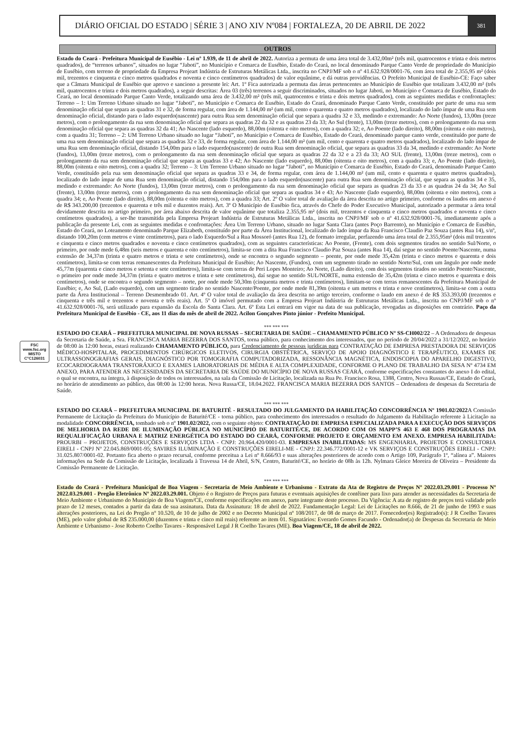FSC
www.fsc.org
MISTO
C°C126031
DIÁRIO OFICIAL DO ESTADO | SÉRIE 3 | ANO XIV Nº084 | FORTALEZA, 20 DE ABRIL DE 2022 381
OUTROS
Estado do Ceará - Prefeitura Municipal de Eusébio - Lei nº 1.939, de 11 de abril de 2022. Autoriza a permuta de uma área total de 3.432,00m² (três mil, quatrocentos e trinta e dois metros quadrados), de “terrenos urbanos”, situados no lugar “Jaboti”, no Município e Comarca de Eusébio, Estado do Ceará, no local denominado Parque Canto Verde de propriedade do Município de Eusébio, com terreno de propriedade da Empresa Projeart Indústria de Estruturas Metálicas Ltda., inscrita no CNPJ/MF sob o nº 41.632.928/0001-76, com área total de 2.355,95 m² (dois mil, trezentos e cinquenta e cinco metros quadrados e noventa e cinco centímetros quadrados) de valor equânime, e dá outras providências. O Prefeito Municipal de Eusébio-CE: Faço saber que a Câmara Municipal de Eusébio que aprovo e sanciono a presente lei: Art. 1º Fica autorizada a permuta das áreas pertencentes ao Município de Eusébio que totalizam 3.432,00 m² (três mil, quatrocentos e trinta e dois metros quadrados), a seguir descritas: Área 03 (três) terrenos a seguir discriminados, situados no lugar Jaboti, no Município e Comarca de Eusébio, Estado do Ceará, no local denominado Parque Canto Verde, totalizando uma área de 3.432,00 m² (três mil, quatrocentos e trinta e dois metros quadrados), com as seguintes medidas e confrontações: Terreno – 1: Um Terreno Urbano situado no lugar “Jaboti”, no Município e Comarca de Eusébio, Estado do Ceará, denominado Parque Canto Verde, constituído por parte de uma rua sem denominação oficial que separa as quadras 31 e 32, de forma regular, com área de 1.144,00 m² (um mil, cento e quarenta e quatro metros quadrados), localizado do lado ímpar de uma Rua sem denominação oficial, distando para o lado esquerdo(nascente) para outra Rua sem denominação oficial que separa a quadra 32 e 33, medindo e extremando: Ao Norte (fundos), 13,00m (treze metros), com o prolongamento da rua sem denominação oficial que separa as quadras 22 da 32 e as quadras 23 da 33; Ao Sul (frente), 13,00m (treze metros), com o prolongamento da rua sem denominação oficial que separa as quadras 32 da 41; Ao Nascente (lado esquerdo), 88,00m (oitenta e oito metros), com a quadra 32; e, Ao Poente (lado direito), 88,00m (oitenta e oito metros), com a quadra 31; Terreno – 2: UM Terreno Urbano situado no lugar “Jaboti”, no Município e Comarca de Eusébio, Estado do Ceará, denominado parque canto verde, constituído por parte de uma rua sem denominação oficial que separa as quadras 32 e 33, de forma regular, com área de 1.144,00 m² (um mil, cento e quarenta e quatro metros quadrados), localizado do lado ímpar de uma Rua sem denominação oficial, distando 154,00m para o lado esquerdo(nascente) de outra Rua sem denominação oficial, que separa as quadras 33 da 34, medindo e extremando: Ao Norte (fundos), 13,00m (treze metros), com o prolongamento da rua sem denominação oficial que separa as quadras 22 da 32 e a 23 da 33; AO SUL (frente), 13,00m (treze metros), com o prolongamento da rua sem denominação oficial que separa as quadras 33 e 42; Ao Nascente (lado esquerdo), 88,00m (oitenta e oito metros), com a quadra 33; e, Ao Poente (lado direito), 88,00m (oitenta e oito metros), com a quadra 32; Terreno – 3: Um Terreno Urbano situado no lugar “Jaboti”, no Município e Comarca de Eusébio, Estado do Ceará, denominado Parque Canto Verde, constituído pela rua sem denominação oficial que separa as quadras 33 e 34, de forma regular, com área de 1.144,00 m² (um mil, cento e quarenta e quatro metros quadrados), localizado do lado ímpar de uma Rua sem denominação oficial, distando 154,00m para o lado esquerdo(nascente) para outra Rua sem denominação oficial, que separa as quadras 34 e 35, medindo e extremando: Ao Norte (fundos), 13,00m (treze metros), com o prolongamento da rua sem denominação oficial que separa as quadras 23 da 33 e as quadras 24 da 34; Ao Sul (frente), 13,00m (treze metros), com o prolongamento da rua sem denominação oficial que separa as quadras 34 e 43; Ao Nascente (lado esquerdo), 88,00m (oitenta e oito metros), com a quadra 34; e, Ao Poente (lado direito), 88,00m (oitenta e oito metros), com a quadra 33; Art. 2º O valor total de avaliação da área descrita no artigo primeiro, conforme os laudos em anexo é de R$ 343.200,00 (trezentos e quarenta e três mil e duzentos reais). Art. 3º O Município de Eusébio fica, através do Chefe do Poder Executivo Municipal, autorizado a permutar a área total devidamente descrita no artigo primeiro, por área abaixo descrita de valor equânime que totaliza 2.355,95 m² (dois mil, trezentos e cinquenta e cinco metros quadrados e noventa e cinco centímetros quadrados), a ser-lhe transmitida pela Empresa Projeart Indústria de Estruturas Metálicas Ltda., inscrita no CNPJ/MF sob o nº 41.632.928/0001-76, imediatamente após a publicação da presente Lei, com as seguintes medidas e confrontações: Área Um Terreno Urbano, situado no lugar Santa Clara (antes Poço Barrento), no Município e Comarca de Eusébio, Estado do Ceará, no Loteamento denominado Parque Elizabeth, constituído por parte da Área Institucional, localizado do lado ímpar da Rua Francisco Claudio Paz Souza (antes Rua 14), s/nº, distando 100,20m (cem metros e vinte centímetros), para o lado Esquerdo/Sul a Rua Mossoró (antes Rua 12), de formato irregular, perfazendo uma área total de 2.355,95m² (dois mil trezentos e cinquenta e cinco metros quadrados e noventa e cinco centímetros quadrados), com as seguintes características: Ao Poente, (Frente), com dois segmentos tirados no sentido Sul/Norte, o primeiro, por onde mede 6,48m (seis metros e quarenta e oito centímetros), limita-se com a dita Rua Francisco Claudio Paz Souza (antes Rua 14), daí segue no sentido Poente/Nascente, numa extensão de 34,37m (trinta e quatro metros e trinta e sete centímetros), onde se encontra o segundo segmento – poente, por onde mede 35,42m (trinta e cinco metros e quarenta e dois centímetros), limita-se com terras remanescentes da Prefeitura Municipal de Eusébio; Ao Nascente, (Fundos), com um segmento tirado no sentido Norte/Sul, com um ângulo por onde mede 45,77m (quarenta e cinco metros e setenta e sete centímetros), limita-se com terras de Peri Lopes Monteiro; Ao Norte, (Lado direito), com dois segmentos tirados no sentido Poente/Nascente, o primeiro por onde mede 34,37m (trinta e quatro metros e trinta e sete centímetros), daí segue no sentido SUL/NORTE, numa extensão de 35,42m (trinta e cinco metros e quarenta e dois centímetros), onde se encontra o segundo segmento – norte, por onde mede 50,30m (cinquenta metros e trinta centímetros), limitam-se com terras remanescentes da Prefeitura Municipal de Eusébio; e, Ao Sul, (Lado esquerdo), com um segmento tirado no sentido Nascente/Poente, por onde mede 81,39m (oitenta e um metros e trinta e nove centímetros), limita-se com a outra parte da Área Institucional – Terreno Desmembrado 01. Art. 4º O valor total de avaliação da área descrita no artigo terceiro, conforme o laudo em anexo é de R$ 353.393,00 (trezentos e cinquenta e três mil e trezentos e noventa e três reais). Art. 5º O imóvel permutado com a Empresa Projeart Indústria de Estruturas Metálicas Ltda., inscrita no CNPJ/MF sob o nº 41.632.928/0001-76, será utilizado para expansão da Escola do Santa Clara. Art. 6º Esta Lei entrará em vigor na data de sua publicação, revogadas as disposições em contrário. Paço da Prefeitura Municipal de Eusébio - CE, aos 11 dias do mês de abril de 2022. Acilon Gonçalves Pinto júnior - Prefeito Municipal.
*** *** ***
ESTADO DO CEARÁ – PREFEITURA MUNICIPAL DE NOVA RUSSAS – SECRETARIA DE SAÚDE – CHAMAMENTO PÚBLICO Nº SS-CH002/22 – A Ordenadora de despesas da Secretaria de Saúde, a Sra. FRANCISCA MARIA BEZERRA DOS SANTOS, torna público, para conhecimento dos interessados, que no período de 20/04/2022 a 31/12/2022, no horário de 08:00 às 12:00 horas, estará realizando CHAMAMENTO PÚBLICO, para Credenciamento de pessoas jurídicas para CONTRATAÇÃO DE EMPRESA PRESTADORA DE SERVIÇOS MÉDICO-HOSPITALAR, PROCEDIMENTOS CIRÚRGICOS ELETIVOS, CIRURGIA OBSTÉTRICA, SERVIÇO DE APOIO DIAGNÓSTICO E TERAPÊUTICO, EXAMES DE ULTRASSONOGRAFIAS GERAIS, DIAGNÓSTICO POR TOMOGRAFIA COMPUTADORIZADA, RESSONÂNCIA MAGNÉTICA, ENDOSCOPIA DO APARELHO DIGESTIVO, ECOCARDIOGRAMA TRANSTORÁXICO E EXAMES LABORATORIAIS DE MÉDIA E ALTA COMPLEXIDADE, CONFORME O PLANO DE TRABALHO DA SESA Nº 4734 EM ANEXO, PARA ATENDER AS NECESSIDADES DA SECRETARIA DE SAÚDE DO MUNICÍPIO DE NOVA RUSSAS CEARÁ, conforme especificações constantes do anexo I do edital, o qual se encontra, na íntegra, à disposição de todos os interessados, na sala da Comissão de Licitação, localizada na Rua Pe. Francisco Rosa, 1388, Centro, Nova Russas/CE, Estado do Ceará, no horário de atendimento ao público, das 08:00 às 12:00 horas. Nova Russa/CE, 18.04.2022. FRANCISCA MARIA BEZERRA DOS SANTOS – Ordenadora de despesas da Secretaria de Saúde.
*** *** ***
ESTADO DO CEARÁ – PREFEITURA MUNICIPAL DE BATURITÉ - RESULTADO DO JULGAMENTO DA HABILITAÇÃO CONCORRÊNCIA Nº 1901.02/2022 A Comissão Permanente de Licitação da Prefeitura do Município de Baturité/CE - torna público, para conhecimento dos interessados o resultado do Julgamento da Habilitação referente à Licitação na modalidade CONCORRÊNCIA, tombado sob o nº 1901.02/2022, com o seguinte objeto: CONTRATAÇÃO DE EMPRESA ESPECIALIZADA PARA A EXECUÇÃO DOS SERVIÇOS DE MELHORIA DA REDE DE ILUMINAÇÃO PÚBLICA NO MUNICÍPIO DE BATURITÉ/CE, DE ACORDO COM OS MAPP’S 463 E 468 DOS PROGRAMAS DA REQUALIFICAÇÃO URBANA E MATRIZ ENERGÉTICA DO ESTADO DO CEARÁ, CONFORME PROJETO E ORÇAMENTO EM ANEXO. EMPRESA HABILITADA: PROURBI – PROJETOS, CONSTRUÇÕES E SERVIÇOS LTDA - CNPJ: 20.964.420/0001-03. EMPRESAS INABILITADAS: MS ENGENHARIA, PROJETOS E CONSULTORIA EIRELI - CNPJ Nº 22.045.869/0001-95; SAVIRES ILUMINAÇÃO E CONSTRUÇÕES EIRELI-ME - CNPJ: 22.346.772/0001-12 e VK SERVIÇOS E CONSTRUÇÕES EIRELI - CNPJ: 31.025.807/0001-02. Portanto fica aberto o prazo recursal, conforme preceitua a Lei nº 8.666/93 e suas alterações posteriores de acordo com o Artigo 109, Parágrafo 1º, “alínea a”. Maiores informações na Sede da Comissão de Licitação, localizada à Travessa 14 de Abril, S/N, Centro, Baturité/CE, no horário de 08h às 12h. Nylmara Gleice Moreira de Oliveira – Presidente da Comissão Permanente de Licitação.
*** *** ***
Estado do Ceará - Prefeitura Municipal de Boa Viagem - Secretaria de Meio Ambiente e Urbanismo - Extrato da Ata de Registro de Preços Nº 2022.03.29.001 - Processo Nº 2022.03.29.001 - Pregão Eletrônico Nº 2022.03.29.001. Objeto é o Registro de Preços para futuras e eventuais aquisições de contêiner para lixo para atender as necessidades da Secretaria de Meio Ambiente e Urbanismo do Município de Boa Viagem/CE, conforme especificações em anexo, parte integrante deste processo. Da Vigência: A ata de registro de preços terá validade pelo prazo de 12 meses, contados a partir da data de sua assinatura. Data da Assinatura: 18 de abril de 2022. Fundamentação Legal: Lei de Licitações no 8.666, de 21 de junho de 1993 e suas alterações posteriores, na Lei do Pregão nº 10.520, de 10 de julho de 2002 e no Decreto Municipal nº 108/2017, de 08 de março de 2017. Fornecedor(es) Registrado(s): J R Coelho Tavares (ME), pelo valor global de R$ 235.000,00 (duzentos e trinta e cinco mil reais) referente ao item 01. Signatários: Everardo Gomes Facundo - Ordenador(a) de Despesas da Secretaria de Meio Ambiente e Urbanismo - Jose Roberto Coelho Tavares - Responsável Legal J R Coelho Tavares (ME). Boa Viagem/CE, 18 de abril de 2022.